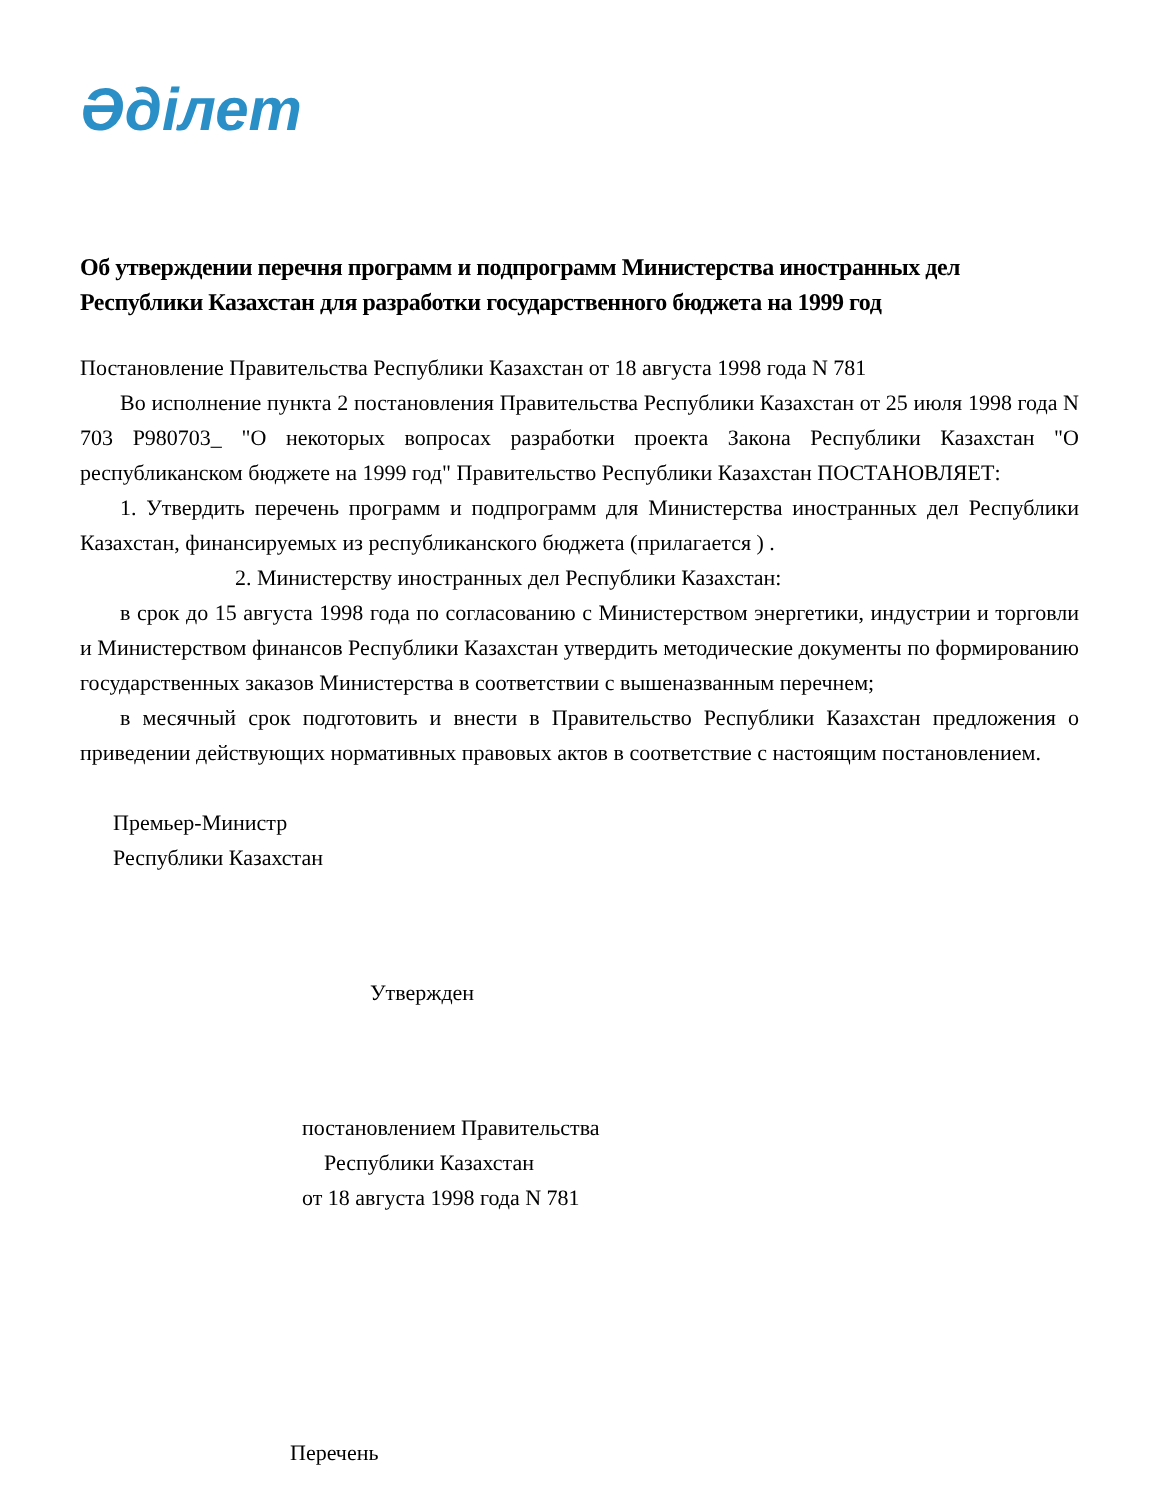Әділет
Об утверждении перечня программ и подпрограмм Министерства иностранных дел Республики Казахстан для разработки государственного бюджета на 1999 год
Постановление Правительства Республики Казахстан от 18 августа 1998 года N 781
Во исполнение пункта 2 постановления Правительства Республики Казахстан от 25 июля 1998 года N 703 P980703_ "О некоторых вопросах разработки проекта Закона Республики Казахстан "О республиканском бюджете на 1999 год" Правительство Республики Казахстан ПОСТАНОВЛЯЕТ:
1. Утвердить перечень программ и подпрограмм для Министерства иностранных дел Республики Казахстан, финансируемых из республиканского бюджета (прилагается ) .
2. Министерству иностранных дел Республики Казахстан:
в срок до 15 августа 1998 года по согласованию с Министерством энергетики, индустрии и торговли и Министерством финансов Республики Казахстан утвердить методические документы по формированию государственных заказов Министерства в соответствии с вышеназванным перечнем;
в месячный срок подготовить и внести в Правительство Республики Казахстан предложения о приведении действующих нормативных правовых актов в соответствие с настоящим постановлением.
Премьер-Министр
Республики Казахстан
Утвержден
постановлением Правительства
Республики Казахстан
от 18 августа 1998 года N 781
Перечень